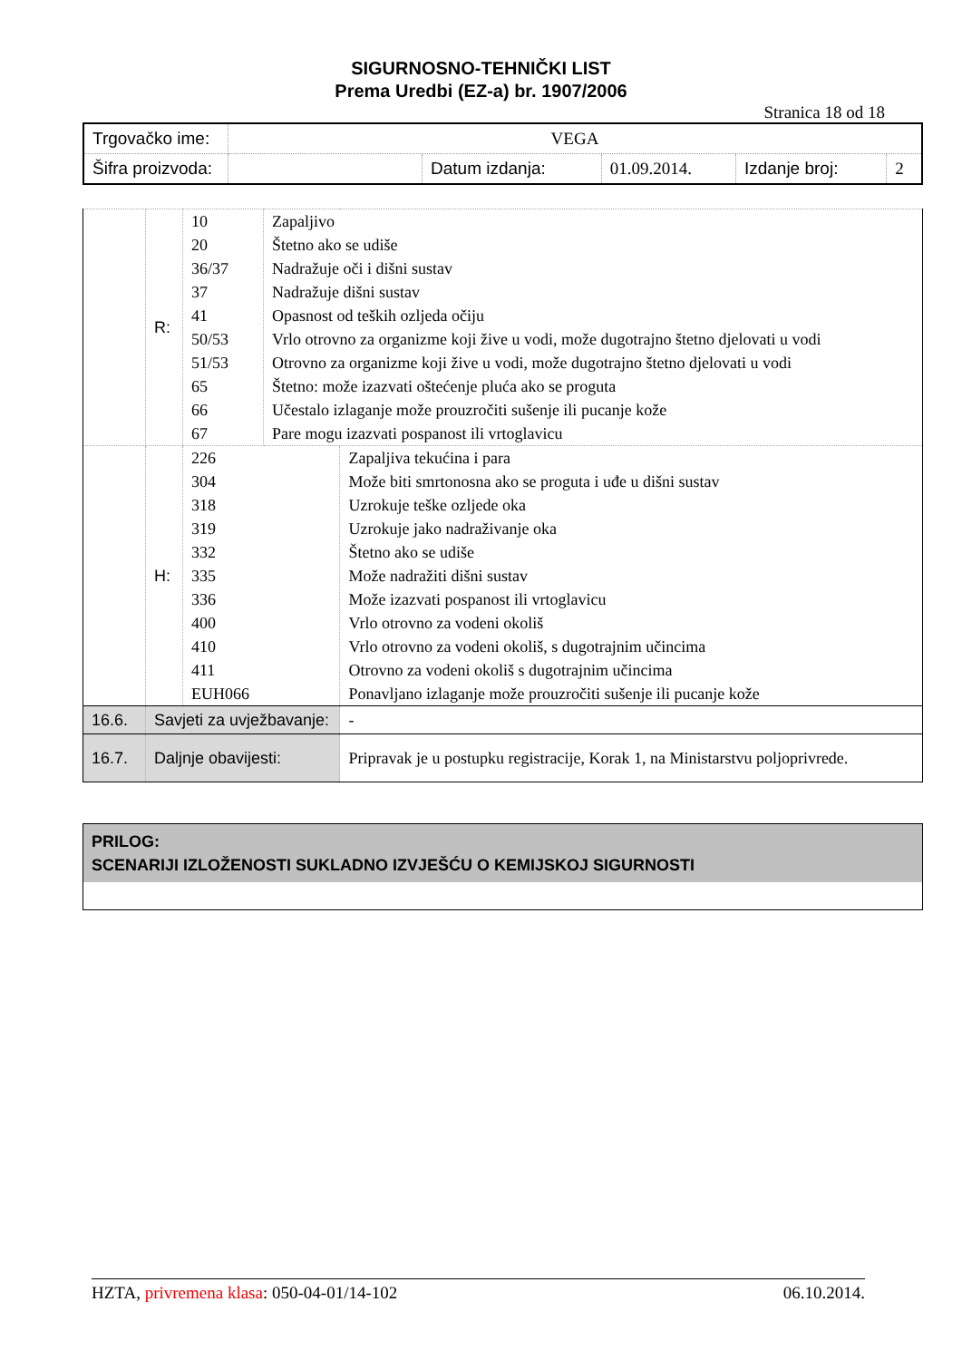SIGURNOSNO-TEHNIČKI LIST
Prema Uredbi (EZ-a) br. 1907/2006
Stranica 18 od 18
| Trgovačko ime: | VEGA | | | | |
| Šifra proizvoda: | | Datum izdanja: | 01.09.2014. | Izdanje broj: | 2 |
| | R: | 10 20 36/37 37 41 50/53 51/53 65 66 67 | Zapaljivo Štetno ako se udiše Nadražuje oči i dišni sustav Nadražuje dišni sustav Opasnost od teških ozljeda očiju Vrlo otrovno za organizme koji žive u vodi, može dugotrajno štetno djelovati u vodi Otrovno za organizme koji žive u vodi, može dugotrajno štetno djelovati u vodi Štetno: može izazvati oštećenje pluća ako se proguta Učestalo izlaganje može prouzročiti sušenje ili pucanje kože Pare mogu izazvati pospanost ili vrtoglavicu | |
| | H: | 226 304 318 319 332 335 336 400 410 411 EUH066 | | Zapaljiva tekućina i para Može biti smrtonosna ako se proguta i uđe u dišni sustav Uzrokuje teške ozljede oka Uzrokuje jako nadraživanje oka Štetno ako se udiše Može nadražiti dišni sustav Može izazvati pospanost ili vrtoglavicu Vrlo otrovno za vodeni okoliš Vrlo otrovno za vodeni okoliš, s dugotrajnim učincima Otrovno za vodeni okoliš s dugotrajnim učincima Ponavljano izlaganje može prouzročiti sušenje ili pucanje kože |
| 16.6. | Savjeti za uvježbavanje: | | | - |
| 16.7. | Daljnje obavijesti: | | | Pripravak je u postupku registracije, Korak 1, na Ministarstvu poljoprivrede. |
PRILOG:
SCENARIJI IZLOŽENOSTI SUKLADNO IZVJEŠĆU O KEMIJSKOJ SIGURNOSTI
HZTA, privremena klasa: 050-04-01/14-102 06.10.2014.